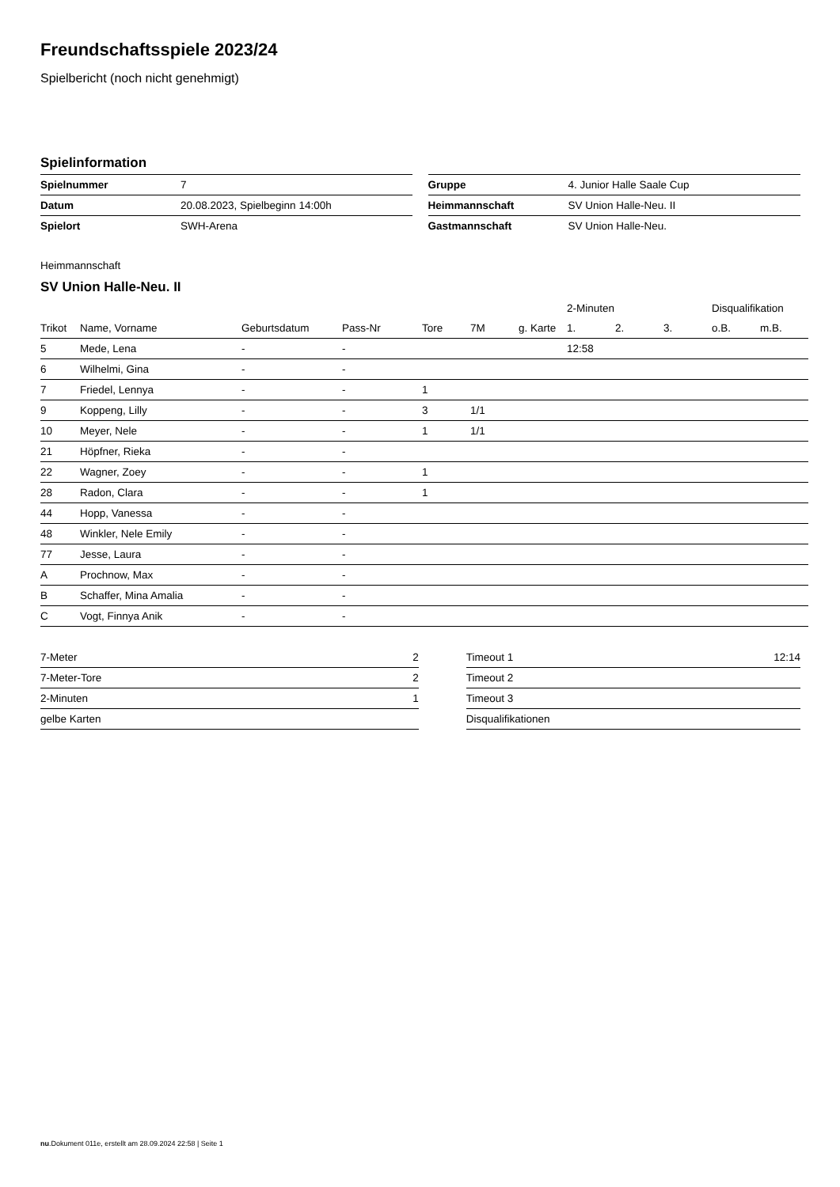Freundschaftsspiele 2023/24
Spielbericht (noch nicht genehmigt)
Spielinformation
| Spielnummer | 7 |
| Datum | 20.08.2023, Spielbeginn 14:00h |
| Spielort | SWH-Arena |
| Gruppe | 4. Junior Halle Saale Cup |
| Heimmannschaft | SV Union Halle-Neu. II |
| Gastmannschaft | SV Union Halle-Neu. |
Heimmannschaft
SV Union Halle-Neu. II
| | | | | | | | 2-Minuten | | | Disqualifikation | |
| --- | --- | --- | --- | --- | --- | --- | --- | --- | --- | --- | --- |
| Trikot | Name, Vorname | Geburtsdatum | Pass-Nr | Tore | 7M | g. Karte | 1. | 2. | 3. | o.B. | m.B. |
| 5 | Mede, Lena | - | - | | | | 12:58 | | | | |
| 6 | Wilhelmi, Gina | - | - | | | | | | | | |
| 7 | Friedel, Lennya | - | - | 1 | | | | | | | |
| 9 | Koppeng, Lilly | - | - | 3 | 1/1 | | | | | | |
| 10 | Meyer, Nele | - | - | 1 | 1/1 | | | | | | |
| 21 | Höpfner, Rieka | - | - | | | | | | | | |
| 22 | Wagner, Zoey | - | - | 1 | | | | | | | |
| 28 | Radon, Clara | - | - | 1 | | | | | | | |
| 44 | Hopp, Vanessa | - | - | | | | | | | | |
| 48 | Winkler, Nele Emily | - | - | | | | | | | | |
| 77 | Jesse, Laura | - | - | | | | | | | | |
| A | Prochnow, Max | - | - | | | | | | | | |
| B | Schaffer, Mina Amalia | - | - | | | | | | | | |
| C | Vogt, Finnya Anik | - | - | | | | | | | | |
| 7-Meter | 2 |
| 7-Meter-Tore | 2 |
| 2-Minuten | 1 |
| gelbe Karten | |
| Timeout 1 | 12:14 |
| Timeout 2 | |
| Timeout 3 | |
| Disqualifikationen | |
nu.Dokument 011e, erstellt am 28.09.2024 22:58 | Seite 1